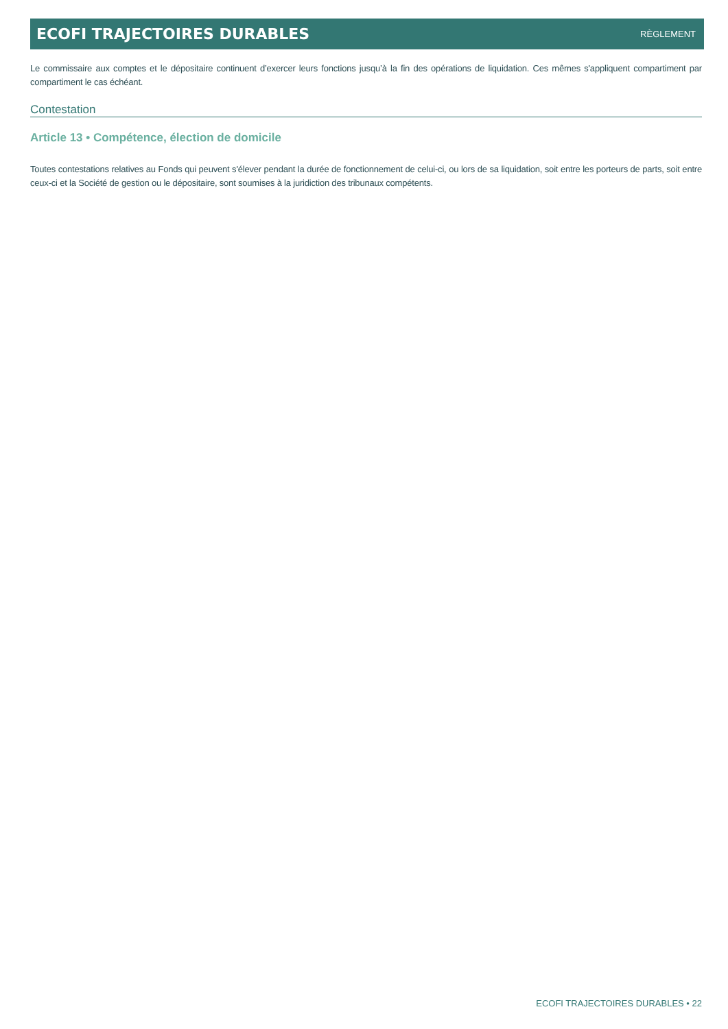ECOFI TRAJECTOIRES DURABLES RÈGLEMENT
Le commissaire aux comptes et le dépositaire continuent d’exercer leurs fonctions jusqu’à la fin des opérations de liquidation. Ces mêmes s'appliquent compartiment par compartiment le cas échéant.
Contestation
Article 13 • Compétence, élection de domicile
Toutes contestations relatives au Fonds qui peuvent s'élever pendant la durée de fonctionnement de celui-ci, ou lors de sa liquidation, soit entre les porteurs de parts, soit entre ceux-ci et la Société de gestion ou le dépositaire, sont soumises à la juridiction des tribunaux compétents.
ECOFI TRAJECTOIRES DURABLES • 22